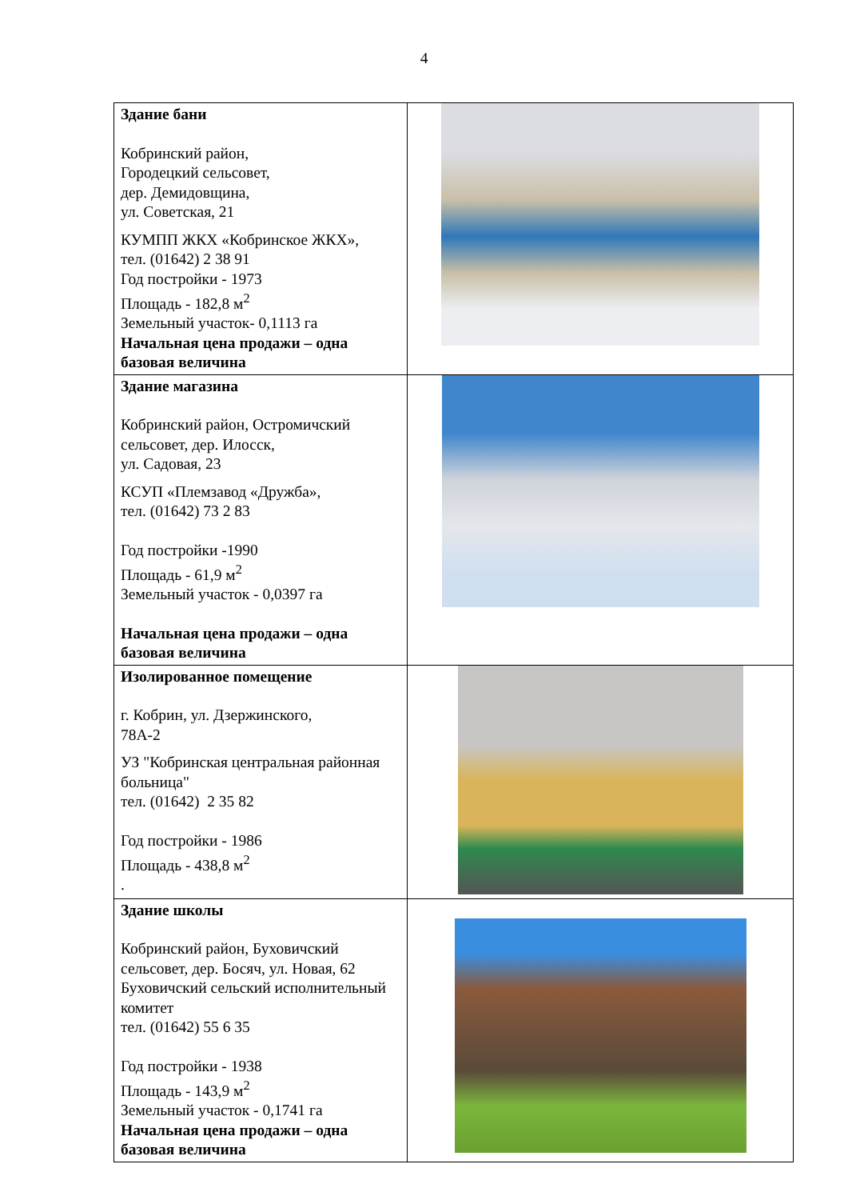4
| Здание бани Кобринский район, Городецкий сельсовет, дер. Демидовщина, ул. Советская, 21 КУМПП ЖКХ «Кобринское ЖКХ», тел. (01642) 2 38 91 Год постройки - 1973 Площадь - 182,8 м<sup>2</sup> Земельный участок- 0,1113 га Начальная цена продажи – одна базовая величина | |
| Здание магазина Кобринский район, Остромичский сельсовет, дер. Илосск, ул. Садовая, 23 КСУП «Племзавод «Дружба», тел. (01642) 73 2 83 Год постройки -1990 Площадь - 61,9 м<sup>2</sup> Земельный участок - 0,0397 га Начальная цена продажи – одна базовая величина | |
| Изолированное помещение г. Кобрин, ул. Дзержинского, 78А-2 УЗ "Кобринская центральная районная больница" тел. (01642) 2 35 82 Год постройки - 1986 Площадь - 438,8 м<sup>2</sup> . | |
| Здание школы Кобринский район, Буховичский сельсовет, дер. Босяч, ул. Новая, 62 Буховичский сельский исполнительный комитет тел. (01642) 55 6 35 Год постройки - 1938 Площадь - 143,9 м<sup>2</sup> Земельный участок - 0,1741 га Начальная цена продажи – одна базовая величина | |